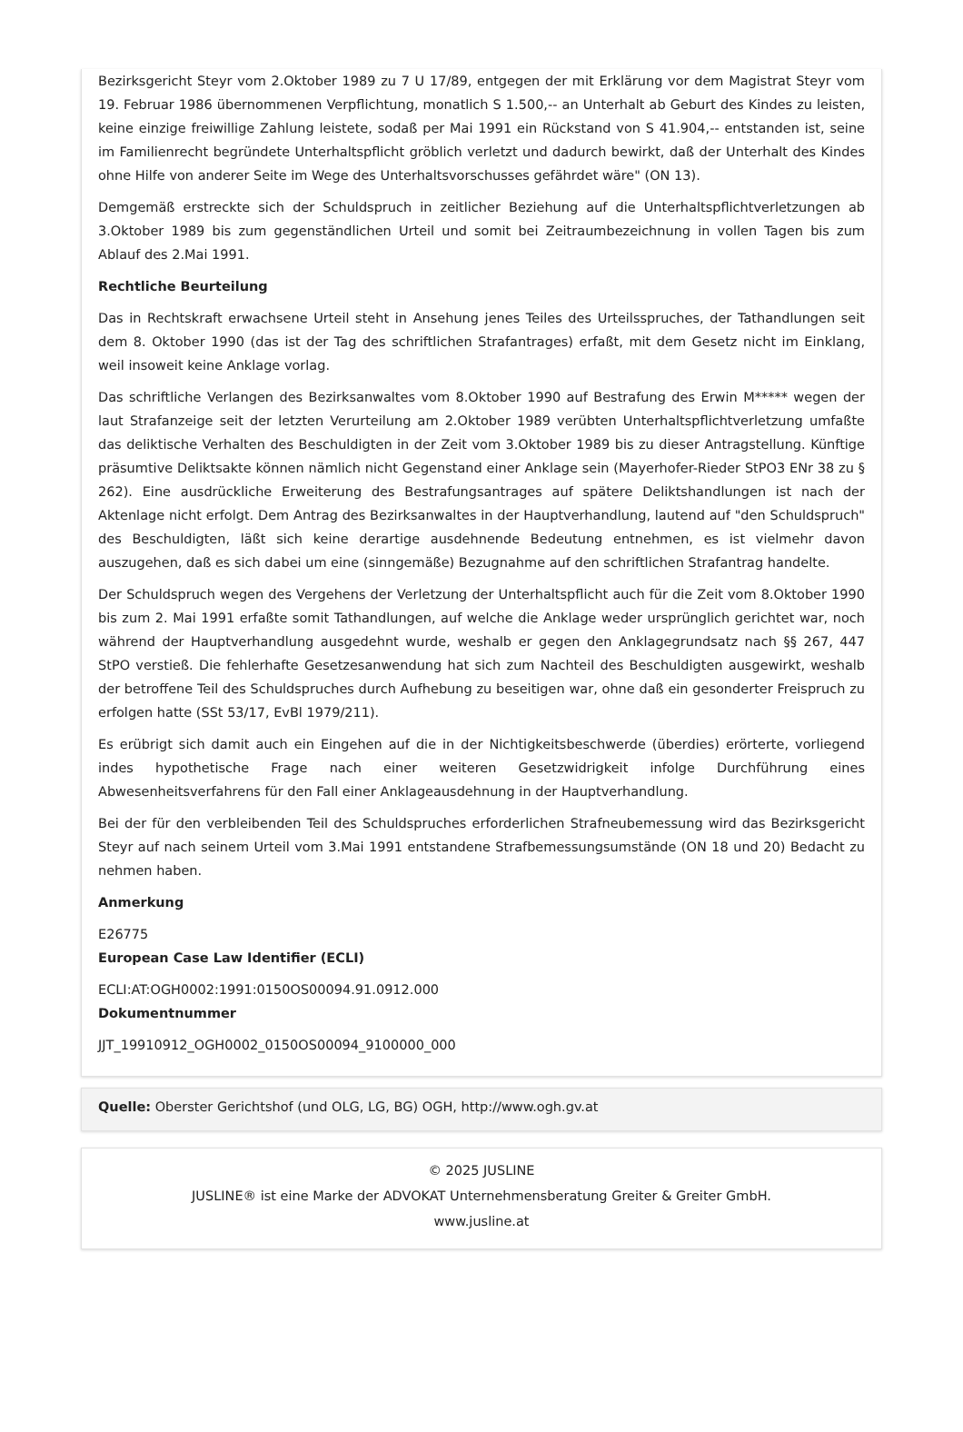Bezirksgericht Steyr vom 2.Oktober 1989 zu 7 U 17/89, entgegen der mit Erklärung vor dem Magistrat Steyr vom 19. Februar 1986 übernommenen Verpflichtung, monatlich S 1.500,-- an Unterhalt ab Geburt des Kindes zu leisten, keine einzige freiwillige Zahlung leistete, sodaß per Mai 1991 ein Rückstand von S 41.904,-- entstanden ist, seine im Familienrecht begründete Unterhaltspflicht gröblich verletzt und dadurch bewirkt, daß der Unterhalt des Kindes ohne Hilfe von anderer Seite im Wege des Unterhaltsvorschusses gefährdet wäre" (ON 13).
Demgemäß erstreckte sich der Schuldspruch in zeitlicher Beziehung auf die Unterhaltspflichtverletzungen ab 3.Oktober 1989 bis zum gegenständlichen Urteil und somit bei Zeitraumbezeichnung in vollen Tagen bis zum Ablauf des 2.Mai 1991.
Rechtliche Beurteilung
Das in Rechtskraft erwachsene Urteil steht in Ansehung jenes Teiles des Urteilsspruches, der Tathandlungen seit dem 8. Oktober 1990 (das ist der Tag des schriftlichen Strafantrages) erfaßt, mit dem Gesetz nicht im Einklang, weil insoweit keine Anklage vorlag.
Das schriftliche Verlangen des Bezirksanwaltes vom 8.Oktober 1990 auf Bestrafung des Erwin M***** wegen der laut Strafanzeige seit der letzten Verurteilung am 2.Oktober 1989 verübten Unterhaltspflichtverletzung umfaßte das deliktische Verhalten des Beschuldigten in der Zeit vom 3.Oktober 1989 bis zu dieser Antragstellung. Künftige präsumtive Deliktsakte können nämlich nicht Gegenstand einer Anklage sein (Mayerhofer-Rieder StPO3 ENr 38 zu § 262). Eine ausdrückliche Erweiterung des Bestrafungsantrages auf spätere Deliktshandlungen ist nach der Aktenlage nicht erfolgt. Dem Antrag des Bezirksanwaltes in der Hauptverhandlung, lautend auf "den Schuldspruch" des Beschuldigten, läßt sich keine derartige ausdehnende Bedeutung entnehmen, es ist vielmehr davon auszugehen, daß es sich dabei um eine (sinngemäße) Bezugnahme auf den schriftlichen Strafantrag handelte.
Der Schuldspruch wegen des Vergehens der Verletzung der Unterhaltspflicht auch für die Zeit vom 8.Oktober 1990 bis zum 2. Mai 1991 erfaßte somit Tathandlungen, auf welche die Anklage weder ursprünglich gerichtet war, noch während der Hauptverhandlung ausgedehnt wurde, weshalb er gegen den Anklagegrundsatz nach §§ 267, 447 StPO verstieß. Die fehlerhafte Gesetzesanwendung hat sich zum Nachteil des Beschuldigten ausgewirkt, weshalb der betroffene Teil des Schuldspruches durch Aufhebung zu beseitigen war, ohne daß ein gesonderter Freispruch zu erfolgen hatte (SSt 53/17, EvBl 1979/211).
Es erübrigt sich damit auch ein Eingehen auf die in der Nichtigkeitsbeschwerde (überdies) erörterte, vorliegend indes hypothetische Frage nach einer weiteren Gesetzwidrigkeit infolge Durchführung eines Abwesenheitsverfahrens für den Fall einer Anklageausdehnung in der Hauptverhandlung.
Bei der für den verbleibenden Teil des Schuldspruches erforderlichen Strafneubemessung wird das Bezirksgericht Steyr auf nach seinem Urteil vom 3.Mai 1991 entstandene Strafbemessungsumstände (ON 18 und 20) Bedacht zu nehmen haben.
Anmerkung
E26775
European Case Law Identifier (ECLI)
ECLI:AT:OGH0002:1991:0150OS00094.91.0912.000
Dokumentnummer
JJT_19910912_OGH0002_0150OS00094_9100000_000
Quelle: Oberster Gerichtshof (und OLG, LG, BG) OGH, http://www.ogh.gv.at
© 2025 JUSLINE
JUSLINE® ist eine Marke der ADVOKAT Unternehmensberatung Greiter & Greiter GmbH.
www.jusline.at